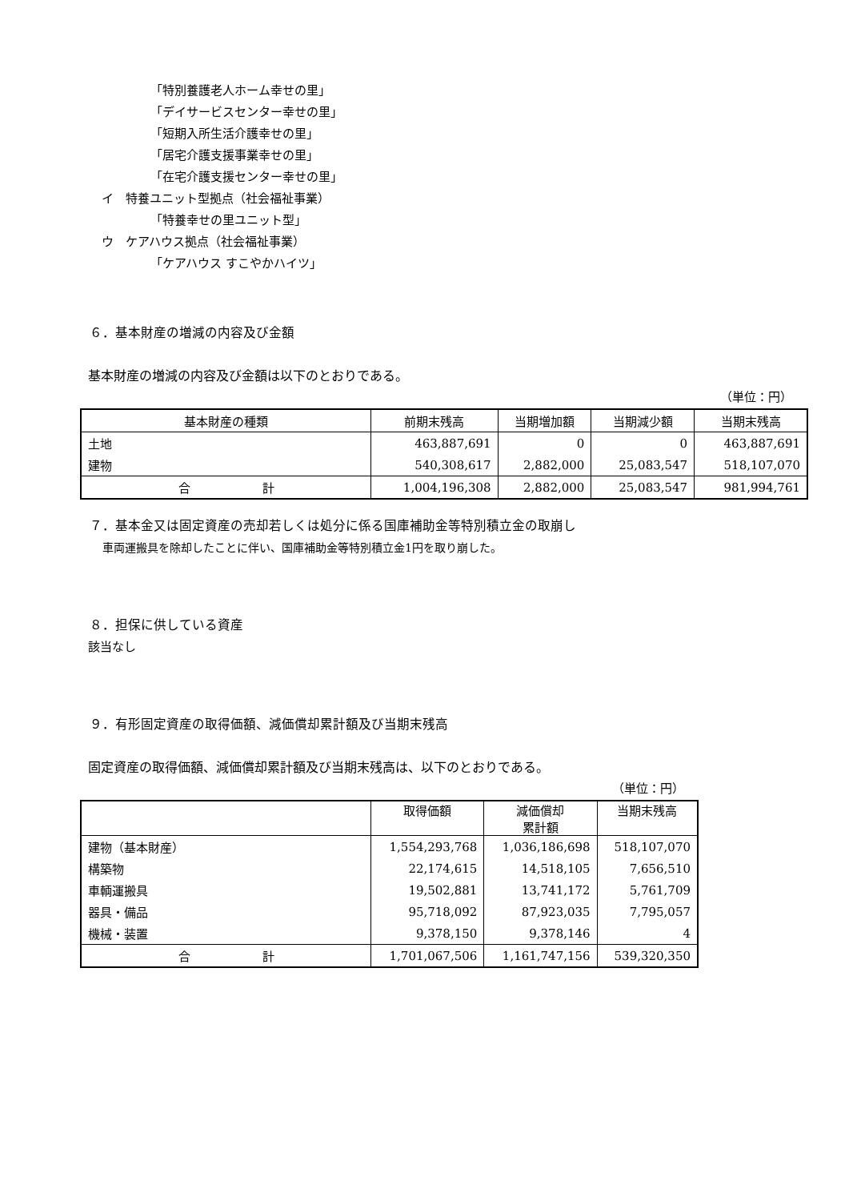「特別養護老人ホーム幸せの里」
「デイサービスセンター幸せの里」
「短期入所生活介護幸せの里」
「居宅介護支援事業幸せの里」
「在宅介護支援センター幸せの里」
イ　特養ユニット型拠点（社会福祉事業）
「特養幸せの里ユニット型」
ウ　ケアハウス拠点（社会福祉事業）
「ケアハウス すこやかハイツ」
６．基本財産の増減の内容及び金額
基本財産の増減の内容及び金額は以下のとおりである。
（単位：円）
| 基本財産の種類 | 前期末残高 | 当期増加額 | 当期減少額 | 当期末残高 |
| --- | --- | --- | --- | --- |
| 土地 | 463,887,691 | 0 | 0 | 463,887,691 |
| 建物 | 540,308,617 | 2,882,000 | 25,083,547 | 518,107,070 |
| 合 計 | 1,004,196,308 | 2,882,000 | 25,083,547 | 981,994,761 |
７．基本金又は固定資産の売却若しくは処分に係る国庫補助金等特別積立金の取崩し
車両運搬具を除却したことに伴い、国庫補助金等特別積立金1円を取り崩した。
８．担保に供している資産
該当なし
９．有形固定資産の取得価額、減価償却累計額及び当期末残高
固定資産の取得価額、減価償却累計額及び当期末残高は、以下のとおりである。
（単位：円）
| | 取得価額 | 減価償却 累計額 | 当期末残高 |
| --- | --- | --- | --- |
| 建物（基本財産） | 1,554,293,768 | 1,036,186,698 | 518,107,070 |
| 構築物 | 22,174,615 | 14,518,105 | 7,656,510 |
| 車輌運搬具 | 19,502,881 | 13,741,172 | 5,761,709 |
| 器具・備品 | 95,718,092 | 87,923,035 | 7,795,057 |
| 機械・装置 | 9,378,150 | 9,378,146 | 4 |
| 合 計 | 1,701,067,506 | 1,161,747,156 | 539,320,350 |